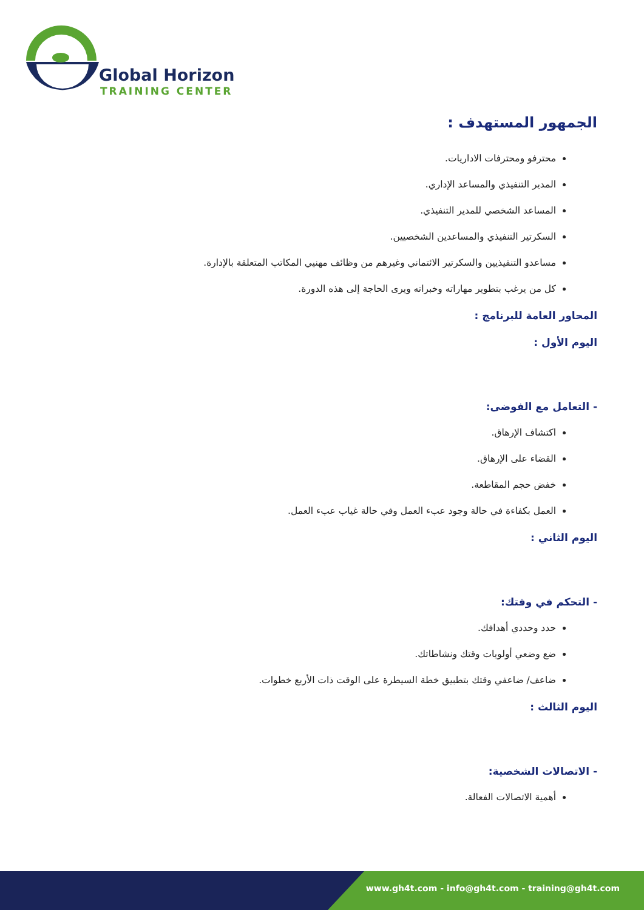Global Horizon
TRAINING CENTER
الجمهور المستهدف :
محترفو ومحترفات الاداريات.
المدير التنفيذي والمساعد الإداري.
المساعد الشخصي للمدير التنفيذي.
السكرتير التنفيذي والمساعدين الشخصيين.
مساعدو التنفيذيين والسكرتير الائتماني وغيرهم من وظائف مهنيي المكاتب المتعلقة بالإدارة.
كل من يرغب بتطوير مهاراته وخبراته ويرى الحاجة إلى هذه الدورة.
المحاور العامة للبرنامج :
اليوم الأول :
- التعامل مع الفوضى:
اكتشاف الإرهاق.
القضاء على الإرهاق.
خفض حجم المقاطعة.
العمل بكفاءة في حالة وجود عبء العمل وفي حالة غياب عبء العمل.
اليوم الثاني :
- التحكم في وقتك:
حدد وحددي أهدافك.
ضع وضعي أولويات وقتك ونشاطاتك.
ضاعف/ ضاعفي وقتك بتطبيق خطة السيطرة على الوقت ذات الأربع خطوات.
اليوم الثالث :
- الاتصالات الشخصية:
أهمية الاتصالات الفعالة.
www.gh4t.com - info@gh4t.com - training@gh4t.com